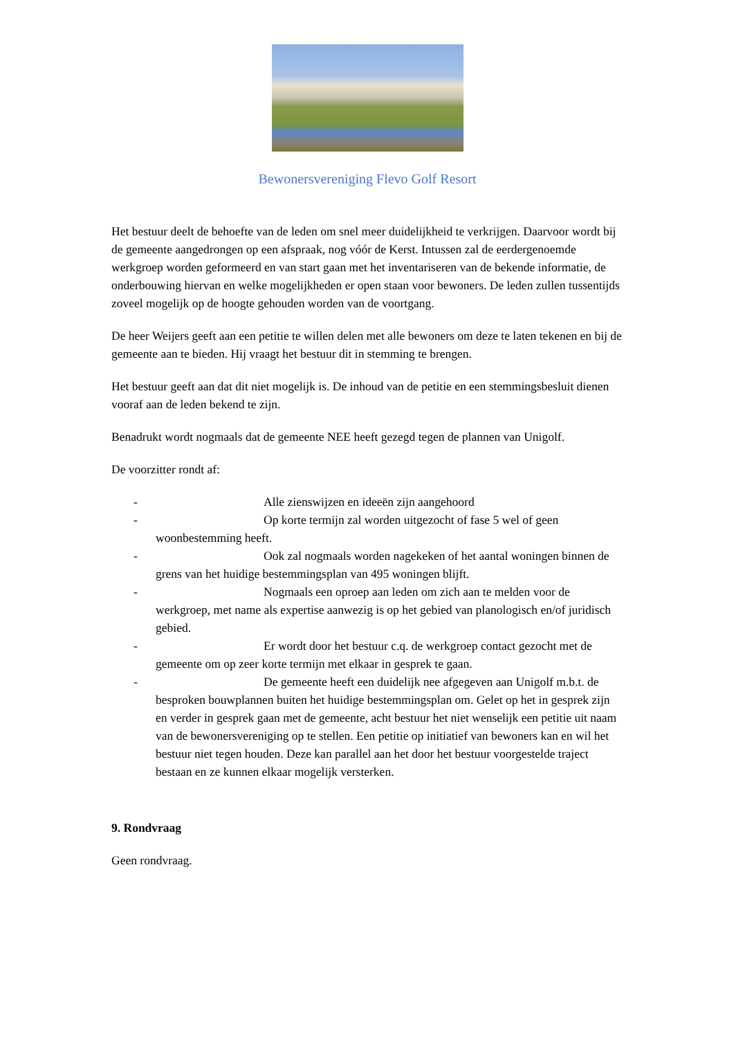Bewonersvereniging Flevo Golf Resort
Het bestuur deelt de behoefte van de leden om snel meer duidelijkheid te verkrijgen. Daarvoor wordt bij de gemeente aangedrongen op een afspraak, nog vóór de Kerst. Intussen zal de eerdergenoemde werkgroep worden geformeerd en van start gaan met het inventariseren van de bekende informatie, de onderbouwing hiervan en welke mogelijkheden er open staan voor bewoners. De leden zullen tussentijds zoveel mogelijk op de hoogte gehouden worden van de voortgang.
De heer Weijers geeft aan een petitie te willen delen met alle bewoners om deze te laten tekenen en bij de gemeente aan te bieden. Hij vraagt het bestuur dit in stemming te brengen.
Het bestuur geeft aan dat dit niet mogelijk is. De inhoud van de petitie en een stemmingsbesluit dienen vooraf aan de leden bekend te zijn.
Benadrukt wordt nogmaals dat de gemeente NEE heeft gezegd tegen de plannen van Unigolf.
De voorzitter rondt af:
- Alle zienswijzen en ideeën zijn aangehoord
- Op korte termijn zal worden uitgezocht of fase 5 wel of geen woonbestemming heeft.
- Ook zal nogmaals worden nagekeken of het aantal woningen binnen de grens van het huidige bestemmingsplan van 495 woningen blijft.
- Nogmaals een oproep aan leden om zich aan te melden voor de werkgroep, met name als expertise aanwezig is op het gebied van planologisch en/of juridisch gebied.
- Er wordt door het bestuur c.q. de werkgroep contact gezocht met de gemeente om op zeer korte termijn met elkaar in gesprek te gaan.
- De gemeente heeft een duidelijk nee afgegeven aan Unigolf m.b.t. de besproken bouwplannen buiten het huidige bestemmingsplan om. Gelet op het in gesprek zijn en verder in gesprek gaan met de gemeente, acht bestuur het niet wenselijk een petitie uit naam van de bewonersvereniging op te stellen. Een petitie op initiatief van bewoners kan en wil het bestuur niet tegen houden. Deze kan parallel aan het door het bestuur voorgestelde traject bestaan en ze kunnen elkaar mogelijk versterken.
9. Rondvraag
Geen rondvraag.